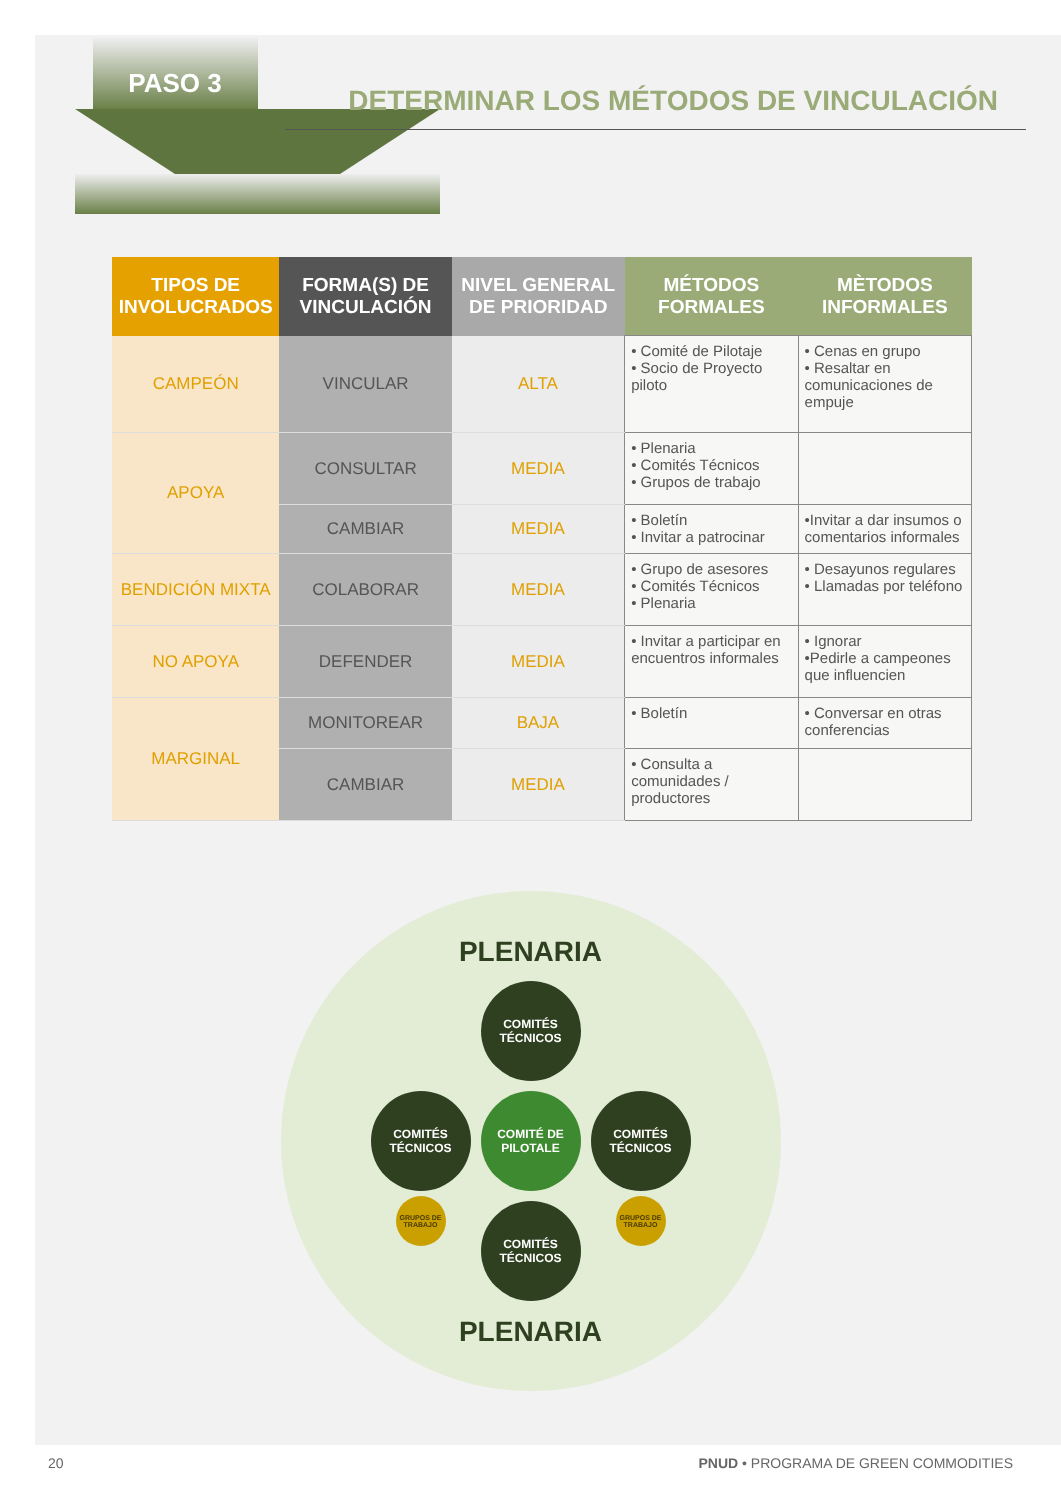PASO 3
DETERMINAR LOS MÉTODOS DE VINCULACIÓN
| TIPOS DE INVOLUCRADOS | FORMA(S) DE VINCULACIÓN | NIVEL GENERAL DE PRIORIDAD | MÉTODOS FORMALES | MÈTODOS INFORMALES |
| --- | --- | --- | --- | --- |
| CAMPEÓN | VINCULAR | ALTA | • Comité de Pilotaje • Socio de Proyecto piloto | • Cenas en grupo • Resaltar en comunicaciones de empuje |
| APOYA | CONSULTAR | MEDIA | • Plenaria • Comités Técnicos • Grupos de trabajo | |
| | CAMBIAR | MEDIA | • Boletín • Invitar a patrocinar | •Invitar a dar insumos o comentarios informales |
| BENDICIÓN MIXTA | COLABORAR | MEDIA | • Grupo de asesores • Comités Técnicos • Plenaria | • Desayunos regulares • Llamadas por teléfono |
| NO APOYA | DEFENDER | MEDIA | • Invitar a participar en encuentros informales | • Ignorar •Pedirle a campeones que influencien |
| MARGINAL | MONITOREAR | BAJA | • Boletín | • Conversar en otras conferencias |
| | CAMBIAR | MEDIA | • Consulta a comunidades / productores | |
PLENARIA
COMITÉS TÉCNICOS
COMITÉS TÉCNICOS
COMITÉ DE PILOTALE
COMITÉS TÉCNICOS
GRUPOS DE TRABAJO
GRUPOS DE TRABAJO
COMITÉS TÉCNICOS
PLENARIA
20 PNUD • PROGRAMA DE GREEN COMMODITIES